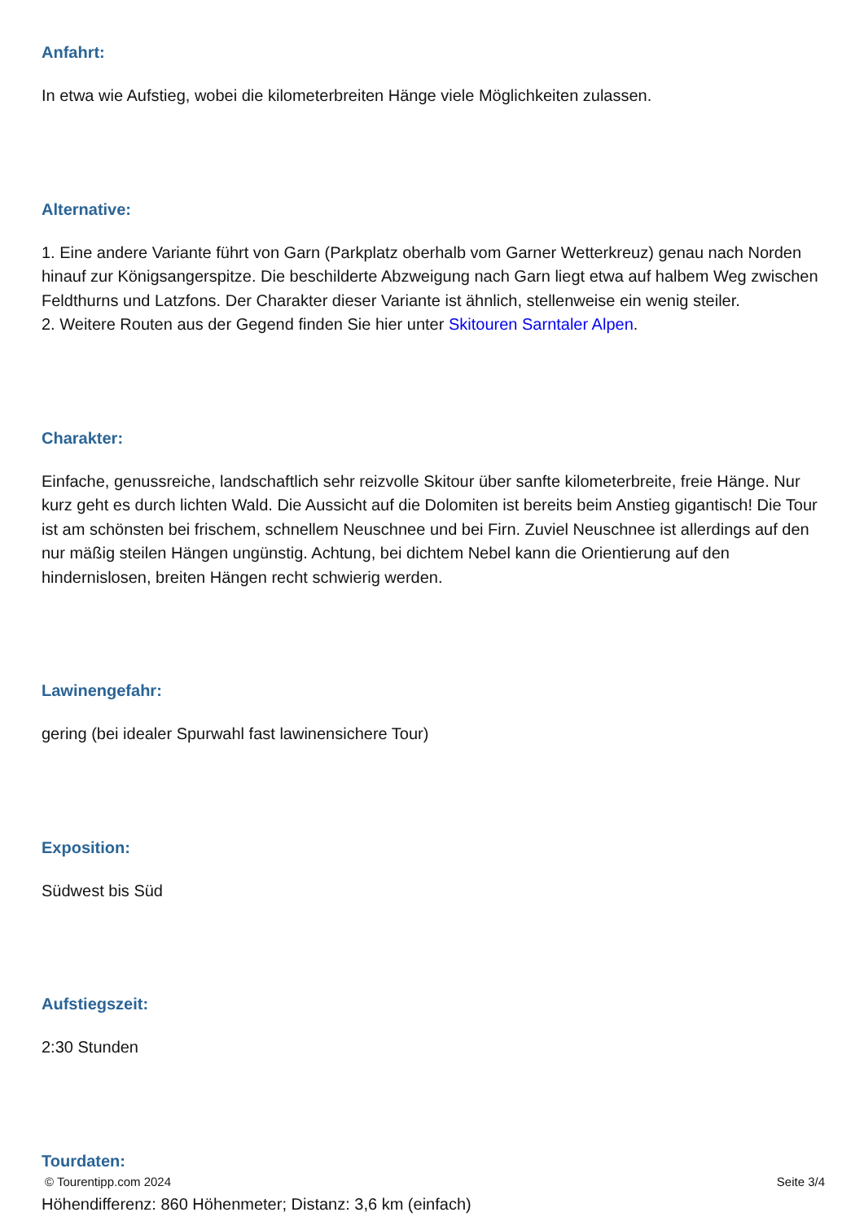Anfahrt:
In etwa wie Aufstieg, wobei die kilometerbreiten Hänge viele Möglichkeiten zulassen.
Alternative:
1. Eine andere Variante führt von Garn (Parkplatz oberhalb vom Garner Wetterkreuz) genau nach Norden hinauf zur Königsangerspitze. Die beschilderte Abzweigung nach Garn liegt etwa auf halbem Weg zwischen Feldthurns und Latzfons. Der Charakter dieser Variante ist ähnlich, stellenweise ein wenig steiler.
2. Weitere Routen aus der Gegend finden Sie hier unter Skitouren Sarntaler Alpen.
Charakter:
Einfache, genussreiche, landschaftlich sehr reizvolle Skitour über sanfte kilometerbreite, freie Hänge. Nur kurz geht es durch lichten Wald. Die Aussicht auf die Dolomiten ist bereits beim Anstieg gigantisch! Die Tour ist am schönsten bei frischem, schnellem Neuschnee und bei Firn. Zuviel Neuschnee ist allerdings auf den nur mäßig steilen Hängen ungünstig. Achtung, bei dichtem Nebel kann die Orientierung auf den hindernislosen, breiten Hängen recht schwierig werden.
Lawinengefahr:
gering (bei idealer Spurwahl fast lawinensichere Tour)
Exposition:
Südwest bis Süd
Aufstiegszeit:
2:30 Stunden
Tourdaten:
Höhendifferenz: 860 Höhenmeter; Distanz: 3,6 km (einfach)
© Tourentipp.com 2024 Seite 3/4